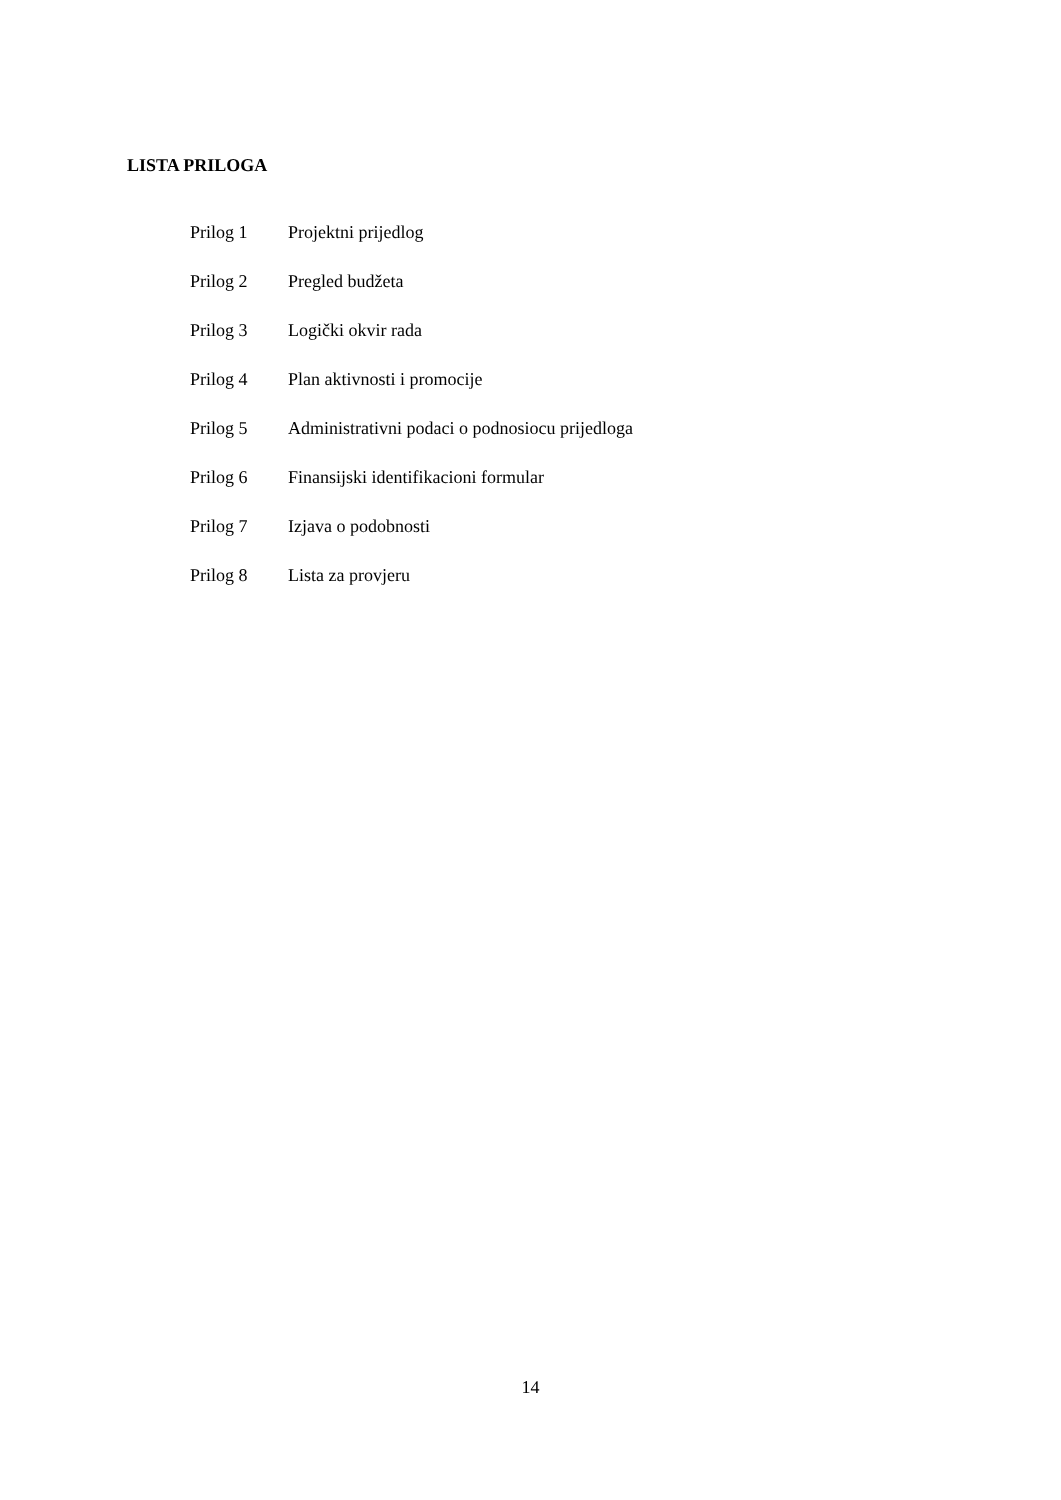LISTA PRILOGA
| Prilog 1 | Projektni prijedlog |
| Prilog 2 | Pregled budžeta |
| Prilog 3 | Logički okvir rada |
| Prilog 4 | Plan aktivnosti i promocije |
| Prilog 5 | Administrativni podaci o podnosiocu prijedloga |
| Prilog 6 | Finansijski identifikacioni formular |
| Prilog 7 | Izjava o podobnosti |
| Prilog 8 | Lista za provjeru |
14